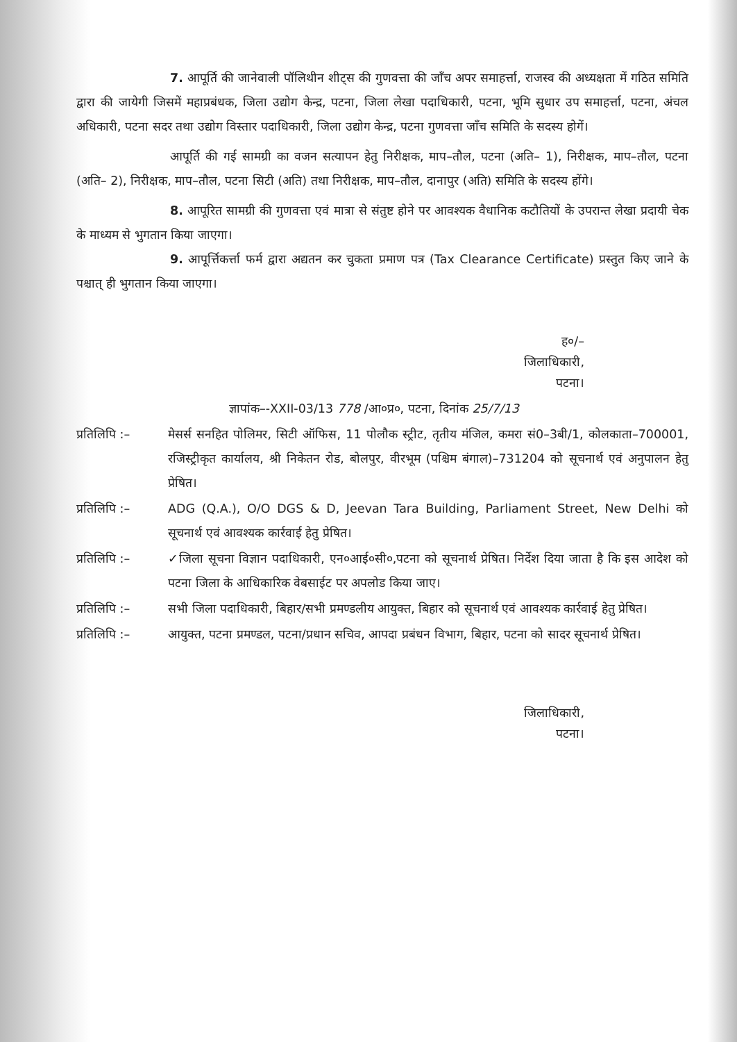7. आपूर्ति की जानेवाली पॉलिथीन शीट्स की गुणवत्ता की जाँच अपर समाहर्त्ता, राजस्व की अध्यक्षता में गठित समिति द्वारा की जायेगी जिसमें महाप्रबंधक, जिला उद्योग केन्द्र, पटना, जिला लेखा पदाधिकारी, पटना, भूमि सुधार उप समाहर्त्ता, पटना, अंचल अधिकारी, पटना सदर तथा उद्योग विस्तार पदाधिकारी, जिला उद्योग केन्द्र, पटना गुणवत्ता जाँच समिति के सदस्य होगें।
आपूर्ति की गई सामग्री का वजन सत्यापन हेतु निरीक्षक, माप–तौल, पटना (अति– 1), निरीक्षक, माप–तौल, पटना (अति– 2), निरीक्षक, माप–तौल, पटना सिटी (अति) तथा निरीक्षक, माप–तौल, दानापुर (अति) समिति के सदस्य होंगे।
8. आपूरित सामग्री की गुणवत्ता एवं मात्रा से संतुष्ट होने पर आवश्यक वैधानिक कटौतियों के उपरान्त लेखा प्रदायी चेक के माध्यम से भुगतान किया जाएगा।
9. आपूर्त्तिकर्त्ता फर्म द्वारा अद्यतन कर चुकता प्रमाण पत्र (Tax Clearance Certificate) प्रस्तुत किए जाने के पश्चात् ही भुगतान किया जाएगा।
ह०/–
जिलाधिकारी,
पटना।
ज्ञापांक–-XXII-03/13 778 /आ०प्र०, पटना, दिनांक 25/7/13
प्रतिलिपि :– मेसर्स सनहित पोलिमर, सिटी ऑफिस, 11 पोलौक स्ट्रीट, तृतीय मंजिल, कमरा सं0–3बी/1, कोलकाता–700001, रजिस्ट्रीकृत कार्यालय, श्री निकेतन रोड, बोलपुर, वीरभूम (पश्चिम बंगाल)–731204 को सूचनार्थ एवं अनुपालन हेतु प्रेषित।
प्रतिलिपि :– ADG (Q.A.), O/O DGS & D, Jeevan Tara Building, Parliament Street, New Delhi को सूचनार्थ एवं आवश्यक कार्रवाई हेतु प्रेषित।
प्रतिलिपि :– ✓जिला सूचना विज्ञान पदाधिकारी, एन०आई०सी०,पटना को सूचनार्थ प्रेषित। निर्देश दिया जाता है कि इस आदेश को पटना जिला के आधिकारिक वेबसाईट पर अपलोड किया जाए।
प्रतिलिपि :– सभी जिला पदाधिकारी, बिहार/सभी प्रमण्डलीय आयुक्त, बिहार को सूचनार्थ एवं आवश्यक कार्रवाई हेतु प्रेषित।
प्रतिलिपि :– आयुक्त, पटना प्रमण्डल, पटना/प्रधान सचिव, आपदा प्रबंधन विभाग, बिहार, पटना को सादर सूचनार्थ प्रेषित।
जिलाधिकारी,
पटना।